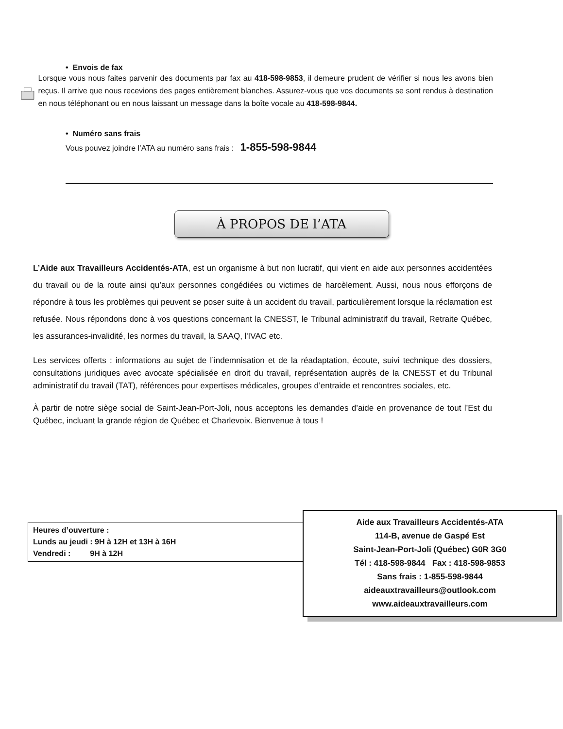• Envois de fax
Lorsque vous nous faites parvenir des documents par fax au 418-598-9853, il demeure prudent de vérifier si nous les avons bien reçus. Il arrive que nous recevions des pages entièrement blanches. Assurez-vous que vos documents se sont rendus à destination en nous téléphonant ou en nous laissant un message dans la boîte vocale au 418-598-9844.
• Numéro sans frais
Vous pouvez joindre l’ATA au numéro sans frais : 1-855-598-9844
À PROPOS DE l’ATA
L’Aide aux Travailleurs Accidentés-ATA, est un organisme à but non lucratif, qui vient en aide aux personnes accidentées du travail ou de la route ainsi qu’aux personnes congédiées ou victimes de harcèlement. Aussi, nous nous efforçons de répondre à tous les problèmes qui peuvent se poser suite à un accident du travail, particulièrement lorsque la réclamation est refusée. Nous répondons donc à vos questions concernant la CNESST, le Tribunal administratif du travail, Retraite Québec, les assurances-invalidité, les normes du travail, la SAAQ, l'IVAC etc.
Les services offerts : informations au sujet de l’indemnisation et de la réadaptation, écoute, suivi technique des dossiers, consultations juridiques avec avocate spécialisée en droit du travail, représentation auprès de la CNESST et du Tribunal administratif du travail (TAT), références pour expertises médicales, groupes d’entraide et rencontres sociales, etc.
À partir de notre siège social de Saint-Jean-Port-Joli, nous acceptons les demandes d’aide en provenance de tout l’Est du Québec, incluant la grande région de Québec et Charlevoix. Bienvenue à tous !
Heures d’ouverture :
Lunds au jeudi : 9H à 12H et 13H à 16H
Vendredi : 9H à 12H
Aide aux Travailleurs Accidentés-ATA
114-B, avenue de Gaspé Est
Saint-Jean-Port-Joli (Québec) G0R 3G0
Tél : 418-598-9844 Fax : 418-598-9853
Sans frais : 1-855-598-9844
aideauxtravailleurs@outlook.com
www.aideauxtravailleurs.com